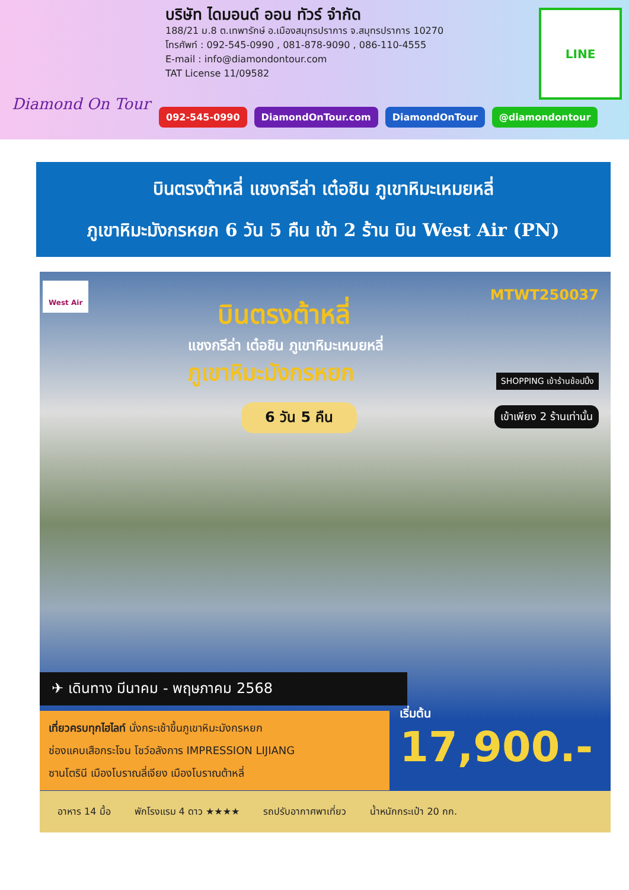Diamond On Tour
บริษัท ไดมอนด์ ออน ทัวร์ จำกัด
188/21 ม.8 ต.เทพารักษ์ อ.เมืองสมุทรปราการ จ.สมุทรปราการ 10270
โทรศัพท์ : 092-545-0990 , 081-878-9090 , 086-110-4555
E-mail : info@diamondontour.com
TAT License 11/09582
LINE
092-545-0990 DiamondOnTour.com DiamondOnTour @diamondontour
บินตรงต้าหลี่ แชงกรีล่า เต๋อชิน ภูเขาหิมะเหมยหลี่
ภูเขาหิมะมังกรหยก 6 วัน 5 คืน เข้า 2 ร้าน บิน West Air (PN)
West Air
MTWT250037
บินตรงต้าหลี่
แชงกรีล่า เต๋อชิน ภูเขาหิมะเหมยหลี่
ภูเขาหิมะมังกรหยก
6 วัน 5 คืน
SHOPPING เข้าร้านช้อปปิ้ง
เข้าเพียง 2 ร้านเท่านั้น
✈ เดินทาง มีนาคม - พฤษภาคม 2568
เที่ยวครบทุกไฮไลท์ นั่งกระเช้าขึ้นภูเขาหิมะมังกรหยก
ช่องแคบเสือกระโจน โชว์อลังการ IMPRESSION LIJIANG
ซานโตรินี เมืองโบราณลี่เจียง เมืองโบราณต้าหลี่
เริ่มต้น
17,900.-
อาหาร 14 มื้อ พักโรงแรม 4 ดาว ★★★★ รถปรับอากาศพาเที่ยว น้ำหนักกระเป๋า 20 กก.